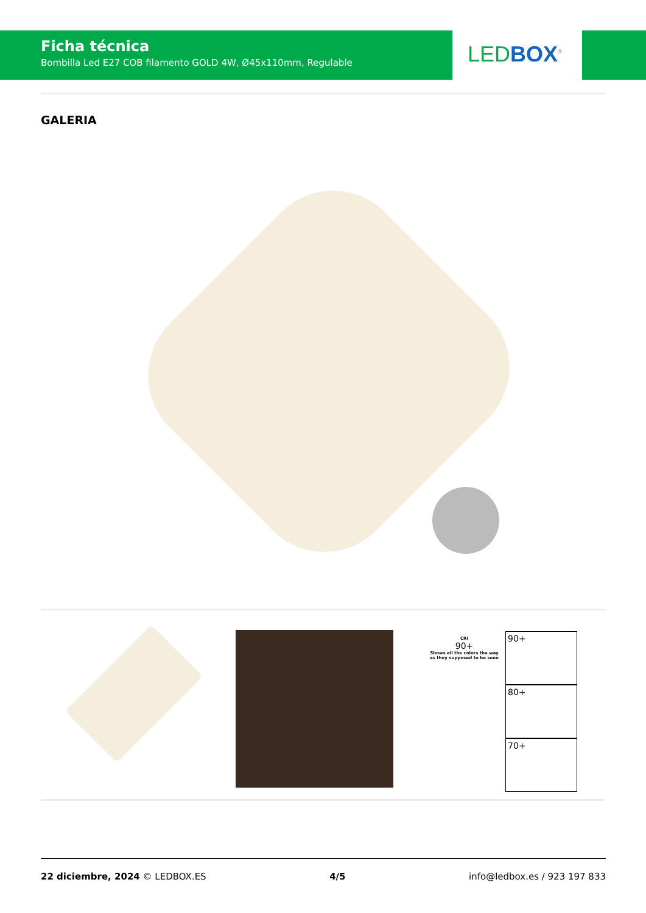Ficha técnica
Bombilla Led E27 COB filamento GOLD 4W, Ø45x110mm, Regulable
LED BOX<sup>®</sup>
GALERIA
CRI
90+
Shows all the colors the way as they supposed to be seen
90+
80+
70+
22 diciembre, 2024 © LEDBOX.ES 4/5 info@ledbox.es / 923 197 833